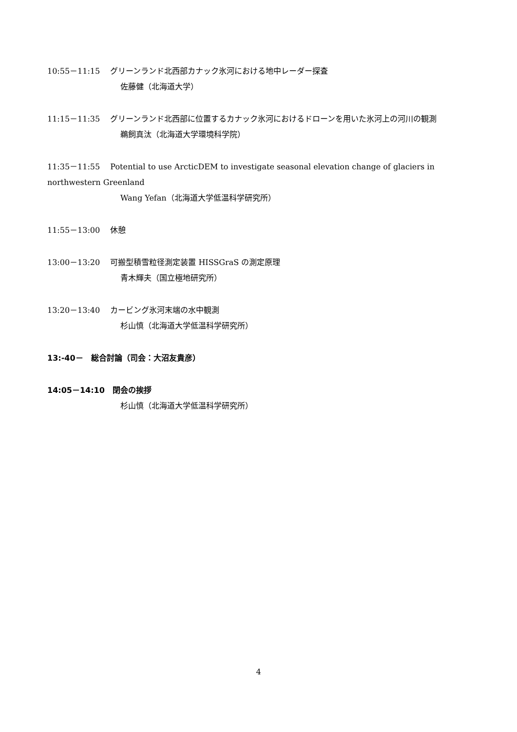10:55－11:15　 グリーンランド北西部カナック氷河における地中レーダー探査
佐藤健（北海道大学）
11:15－11:35　 グリーンランド北西部に位置するカナック氷河におけるドローンを用いた氷河上の河川の観測
鵜飼真汰（北海道大学環境科学院）
11:35－11:55　 Potential to use ArcticDEM to investigate seasonal elevation change of glaciers in northwestern Greenland
Wang Yefan（北海道大学低温科学研究所）
11:55－13:00　 休憩
13:00－13:20　 可搬型積雪粒径測定装置 HISSGraS の測定原理
青木輝夫（国立極地研究所）
13:20－13:40　 カービング氷河末端の水中観測
杉山慎（北海道大学低温科学研究所）
13:-40－　総合討論（司会：大沼友貴彦）
14:05－14:10　閉会の挨拶
杉山慎（北海道大学低温科学研究所）
4